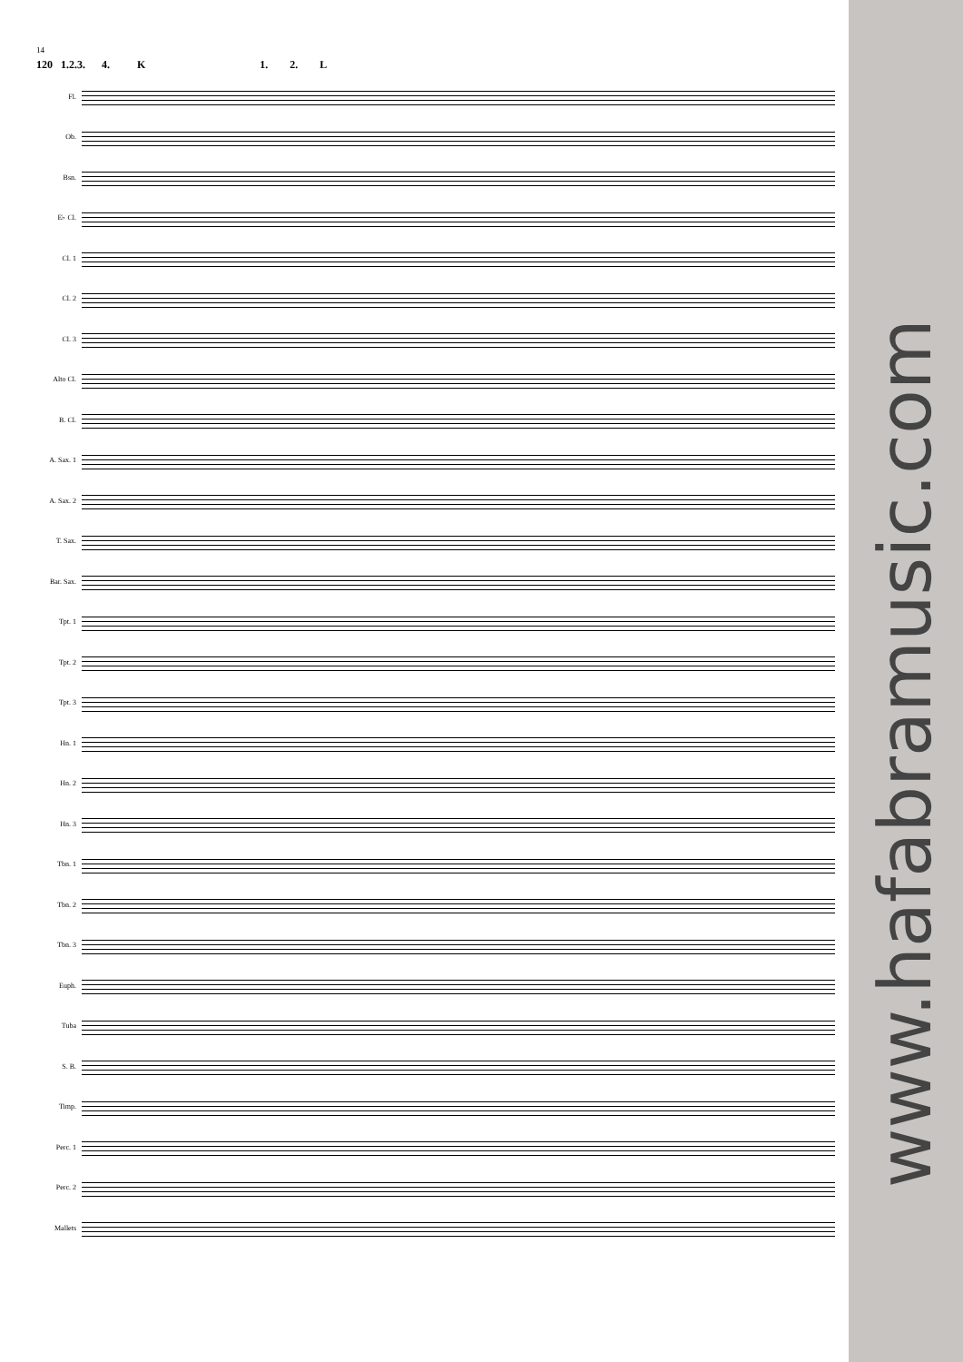14
120 1.2.3. 4. K 1. 2. L
Fl.
Ob.
Bsn.
E♭ Cl.
Cl. 1
Cl. 2
Cl. 3
Alto Cl.
B. Cl.
A. Sax. 1
A. Sax. 2
T. Sax.
Bar. Sax.
Tpt. 1
Tpt. 2
Tpt. 3
Hn. 1
Hn. 2
Hn. 3
Tbn. 1
Tbn. 2
Tbn. 3
Euph.
Tuba
S. B.
Timp.
Perc. 1
Perc. 2
Mallets
www.hafabramusic.com